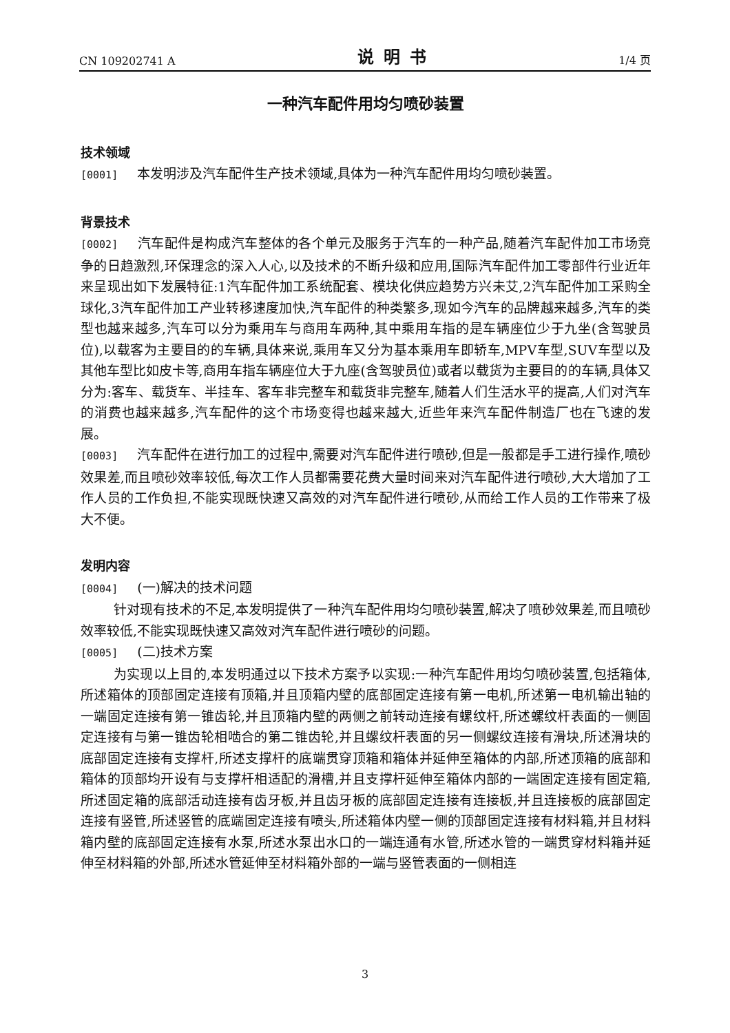CN 109202741 A 说明书 1/4 页
一种汽车配件用均匀喷砂装置
技术领域
[0001] 本发明涉及汽车配件生产技术领域,具体为一种汽车配件用均匀喷砂装置。
背景技术
[0002] 汽车配件是构成汽车整体的各个单元及服务于汽车的一种产品,随着汽车配件加工市场竞争的日趋激烈,环保理念的深入人心,以及技术的不断升级和应用,国际汽车配件加工零部件行业近年来呈现出如下发展特征:1汽车配件加工系统配套、模块化供应趋势方兴未艾,2汽车配件加工采购全球化,3汽车配件加工产业转移速度加快,汽车配件的种类繁多,现如今汽车的品牌越来越多,汽车的类型也越来越多,汽车可以分为乘用车与商用车两种,其中乘用车指的是车辆座位少于九坐(含驾驶员位),以载客为主要目的的车辆,具体来说,乘用车又分为基本乘用车即轿车,MPV车型,SUV车型以及其他车型比如皮卡等,商用车指车辆座位大于九座(含驾驶员位)或者以载货为主要目的的车辆,具体又分为:客车、载货车、半挂车、客车非完整车和载货非完整车,随着人们生活水平的提高,人们对汽车的消费也越来越多,汽车配件的这个市场变得也越来越大,近些年来汽车配件制造厂也在飞速的发展。
[0003] 汽车配件在进行加工的过程中,需要对汽车配件进行喷砂,但是一般都是手工进行操作,喷砂效果差,而且喷砂效率较低,每次工作人员都需要花费大量时间来对汽车配件进行喷砂,大大增加了工作人员的工作负担,不能实现既快速又高效的对汽车配件进行喷砂,从而给工作人员的工作带来了极大不便。
发明内容
[0004] (一)解决的技术问题
针对现有技术的不足,本发明提供了一种汽车配件用均匀喷砂装置,解决了喷砂效果差,而且喷砂效率较低,不能实现既快速又高效对汽车配件进行喷砂的问题。
[0005] (二)技术方案
为实现以上目的,本发明通过以下技术方案予以实现:一种汽车配件用均匀喷砂装置,包括箱体,所述箱体的顶部固定连接有顶箱,并且顶箱内壁的底部固定连接有第一电机,所述第一电机输出轴的一端固定连接有第一锥齿轮,并且顶箱内壁的两侧之前转动连接有螺纹杆,所述螺纹杆表面的一侧固定连接有与第一锥齿轮相啮合的第二锥齿轮,并且螺纹杆表面的另一侧螺纹连接有滑块,所述滑块的底部固定连接有支撑杆,所述支撑杆的底端贯穿顶箱和箱体并延伸至箱体的内部,所述顶箱的底部和箱体的顶部均开设有与支撑杆相适配的滑槽,并且支撑杆延伸至箱体内部的一端固定连接有固定箱,所述固定箱的底部活动连接有齿牙板,并且齿牙板的底部固定连接有连接板,并且连接板的底部固定连接有竖管,所述竖管的底端固定连接有喷头,所述箱体内壁一侧的顶部固定连接有材料箱,并且材料箱内壁的底部固定连接有水泵,所述水泵出水口的一端连通有水管,所述水管的一端贯穿材料箱并延伸至材料箱的外部,所述水管延伸至材料箱外部的一端与竖管表面的一侧相连
3